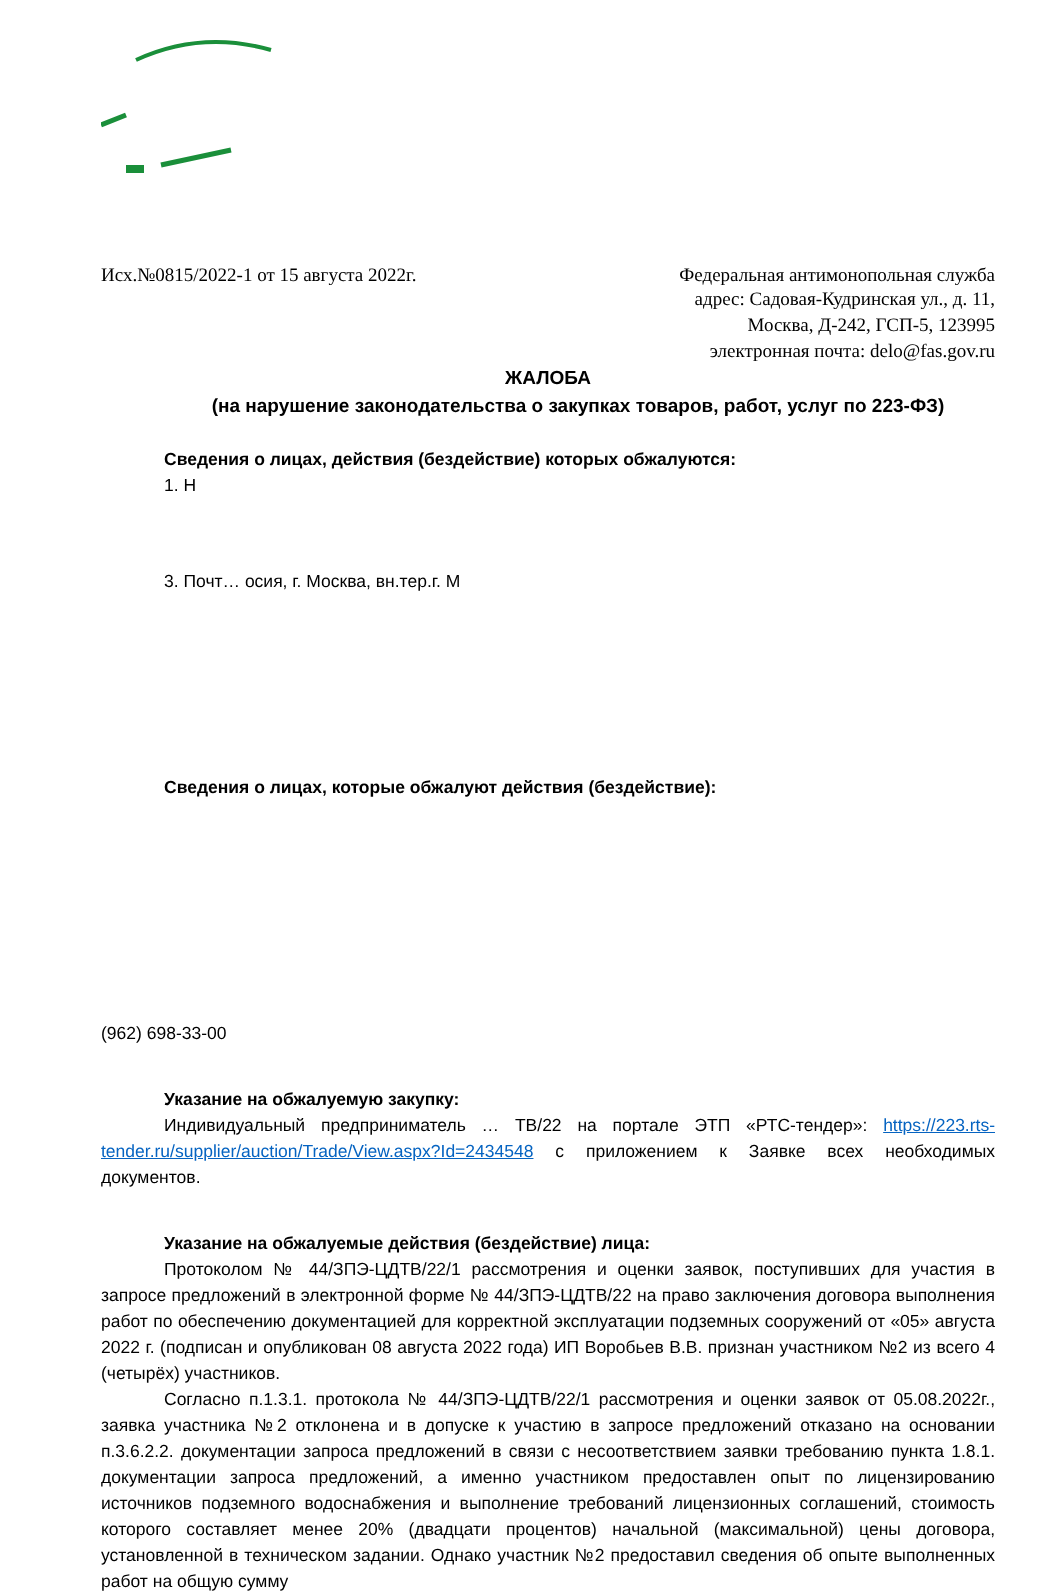Исх.№0815/2022-1 от 15 августа 2022г.
Федеральная антимонопольная служба
адрес: Садовая-Кудринская ул., д. 11,
Москва, Д-242, ГСП-5, 123995
электронная почта: delo@fas.gov.ru
ЖАЛОБА
(на нарушение законодательства о закупках товаров, работ, услуг по 223-ФЗ)
Сведения о лицах, действия (бездействие) которых обжалуются:
1. Н
3. Почт… осия, г. Москва, вн.тер.г. М
Сведения о лицах, которые обжалуют действия (бездействие):
(962) 698-33-00
Указание на обжалуемую закупку:
Индивидуальный предприниматель … ТВ/22 на портале ЭТП «РТС-тендер»: https://223.rts-tender.ru/supplier/auction/Trade/View.aspx?Id=2434548 с приложением к Заявке всех необходимых документов.
Указание на обжалуемые действия (бездействие) лица:
Протоколом № 44/ЗПЭ-ЦДТВ/22/1 рассмотрения и оценки заявок, поступивших для участия в запросе предложений в электронной форме № 44/ЗПЭ-ЦДТВ/22 на право заключения договора выполнения работ по обеспечению документацией для корректной эксплуатации подземных сооружений от «05» августа 2022 г. (подписан и опубликован 08 августа 2022 года) ИП Воробьев В.В. признан участником №2 из всего 4 (четырёх) участников.
Согласно п.1.3.1. протокола № 44/ЗПЭ-ЦДТВ/22/1 рассмотрения и оценки заявок от 05.08.2022г., заявка участника №2 отклонена и в допуске к участию в запросе предложений отказано на основании п.3.6.2.2. документации запроса предложений в связи с несоответствием заявки требованию пункта 1.8.1. документации запроса предложений, а именно участником предоставлен опыт по лицензированию источников подземного водоснабжения и выполнение требований лицензионных соглашений, стоимость которого составляет менее 20% (двадцати процентов) начальной (максимальной) цены договора, установленной в техническом задании. Однако участник №2 предоставил сведения об опыте выполненных работ на общую сумму